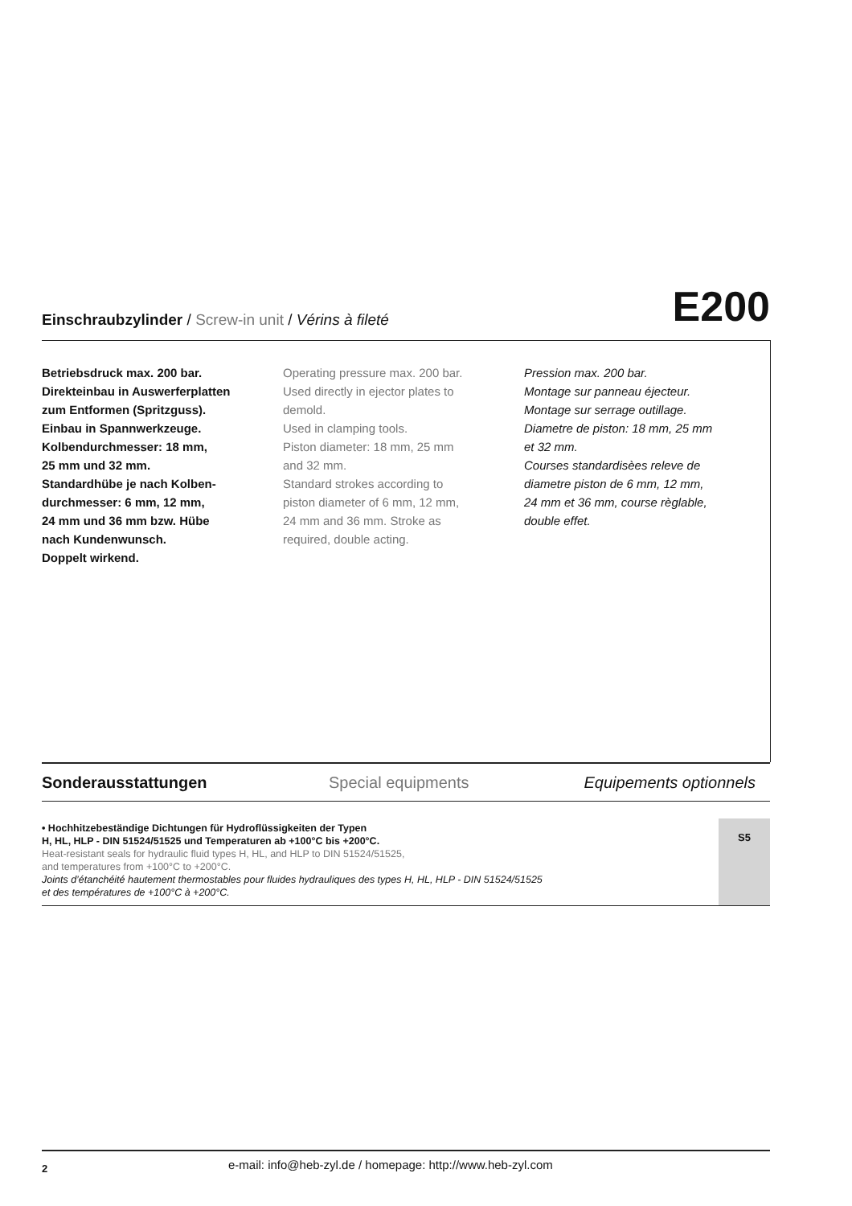Einschraubzylinder / Screw-in unit / Vérins à fileté
E200
Betriebsdruck max. 200 bar.
Direkteinbau in Auswerferplatten
zum Entformen (Spritzguss).
Einbau in Spannwerkzeuge.
Kolbendurchmesser: 18 mm,
25 mm und 32 mm.
Standardhübe je nach Kolben-
durchmesser: 6 mm, 12 mm,
24 mm und 36 mm bzw. Hübe
nach Kundenwunsch.
Doppelt wirkend.
Operating pressure max. 200 bar.
Used directly in ejector plates to
demold.
Used in clamping tools.
Piston diameter: 18 mm, 25 mm
and 32 mm.
Standard strokes according to
piston diameter of 6 mm, 12 mm,
24 mm and 36 mm. Stroke as
required, double acting.
Pression max. 200 bar.
Montage sur panneau éjecteur.
Montage sur serrage outillage.
Diametre de piston: 18 mm, 25 mm
et 32 mm.
Courses standardisèes releve de
diametre piston de 6 mm, 12 mm,
24 mm et 36 mm, course règlable,
double effet.
Sonderausstattungen Special equipments Equipements optionnels
• Hochhitzebeständige Dichtungen für Hydroflüssigkeiten der Typen
H, HL, HLP - DIN 51524/51525 und Temperaturen ab +100°C bis +200°C.
Heat-resistant seals for hydraulic fluid types H, HL, and HLP to DIN 51524/51525,
and temperatures from +100°C to +200°C.
Joints d’étanchéité hautement thermostables pour fluides hydrauliques des types H, HL, HLP - DIN 51524/51525
et des températures de +100°C à +200°C.
S5
2 e-mail: info@heb-zyl.de / homepage: http://www.heb-zyl.com